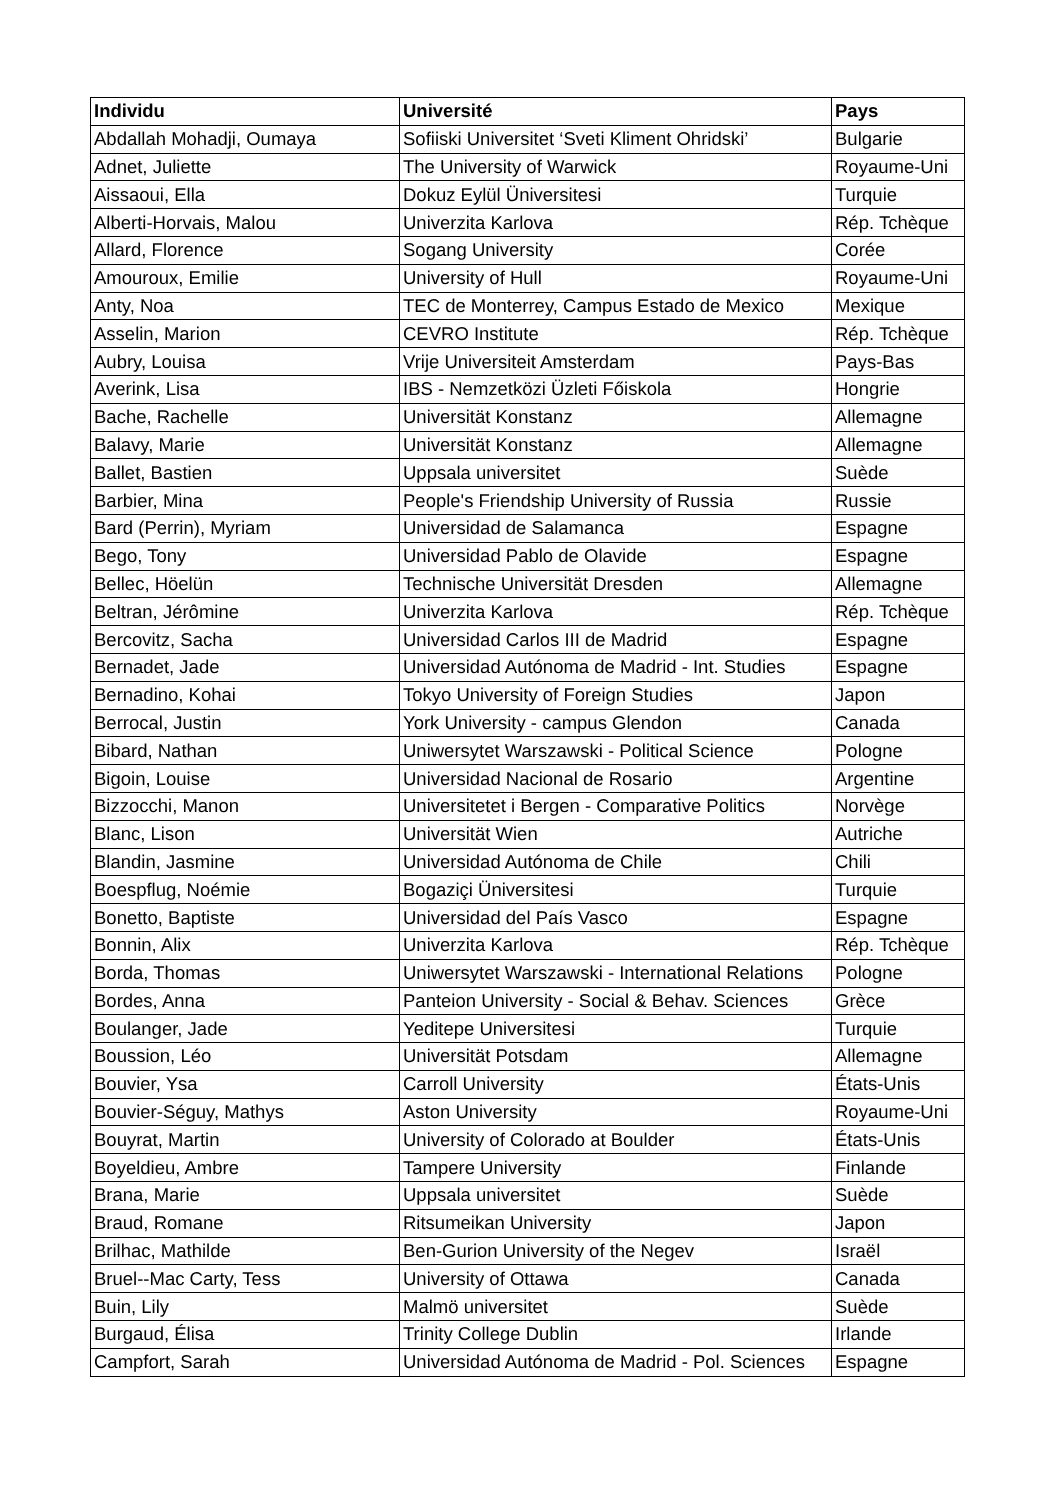| Individu | Université | Pays |
| --- | --- | --- |
| Abdallah Mohadji, Oumaya | Sofiiski Universitet ‘Sveti Kliment Ohridski’ | Bulgarie |
| Adnet, Juliette | The University of Warwick | Royaume-Uni |
| Aissaoui, Ella | Dokuz Eylül Üniversitesi | Turquie |
| Alberti-Horvais, Malou | Univerzita Karlova | Rép. Tchèque |
| Allard, Florence | Sogang University | Corée |
| Amouroux, Emilie | University of Hull | Royaume-Uni |
| Anty, Noa | TEC de Monterrey, Campus Estado de Mexico | Mexique |
| Asselin, Marion | CEVRO Institute | Rép. Tchèque |
| Aubry, Louisa | Vrije Universiteit Amsterdam | Pays-Bas |
| Averink, Lisa | IBS - Nemzetközi Üzleti Főiskola | Hongrie |
| Bache, Rachelle | Universität Konstanz | Allemagne |
| Balavy, Marie | Universität Konstanz | Allemagne |
| Ballet, Bastien | Uppsala universitet | Suède |
| Barbier, Mina | People's Friendship University of Russia | Russie |
| Bard (Perrin), Myriam | Universidad de Salamanca | Espagne |
| Bego, Tony | Universidad Pablo de Olavide | Espagne |
| Bellec, Höelün | Technische Universität Dresden | Allemagne |
| Beltran, Jérômine | Univerzita Karlova | Rép. Tchèque |
| Bercovitz, Sacha | Universidad Carlos III de Madrid | Espagne |
| Bernadet, Jade | Universidad Autónoma de Madrid - Int. Studies | Espagne |
| Bernadino, Kohai | Tokyo University of Foreign Studies | Japon |
| Berrocal, Justin | York University - campus Glendon | Canada |
| Bibard, Nathan | Uniwersytet Warszawski - Political Science | Pologne |
| Bigoin, Louise | Universidad Nacional de Rosario | Argentine |
| Bizzocchi, Manon | Universitetet i Bergen - Comparative Politics | Norvège |
| Blanc, Lison | Universität Wien | Autriche |
| Blandin, Jasmine | Universidad Autónoma de Chile | Chili |
| Boespflug, Noémie | Bogaziçi Üniversitesi | Turquie |
| Bonetto, Baptiste | Universidad del País Vasco | Espagne |
| Bonnin, Alix | Univerzita Karlova | Rép. Tchèque |
| Borda, Thomas | Uniwersytet Warszawski - International Relations | Pologne |
| Bordes, Anna | Panteion University - Social & Behav. Sciences | Grèce |
| Boulanger, Jade | Yeditepe Universitesi | Turquie |
| Boussion, Léo | Universität Potsdam | Allemagne |
| Bouvier, Ysa | Carroll University | États-Unis |
| Bouvier-Séguy, Mathys | Aston University | Royaume-Uni |
| Bouyrat, Martin | University of Colorado at Boulder | États-Unis |
| Boyeldieu, Ambre | Tampere University | Finlande |
| Brana, Marie | Uppsala universitet | Suède |
| Braud, Romane | Ritsumeikan University | Japon |
| Brilhac, Mathilde | Ben-Gurion University of the Negev | Israël |
| Bruel--Mac Carty, Tess | University of Ottawa | Canada |
| Buin, Lily | Malmö universitet | Suède |
| Burgaud, Élisa | Trinity College Dublin | Irlande |
| Campfort, Sarah | Universidad Autónoma de Madrid - Pol. Sciences | Espagne |